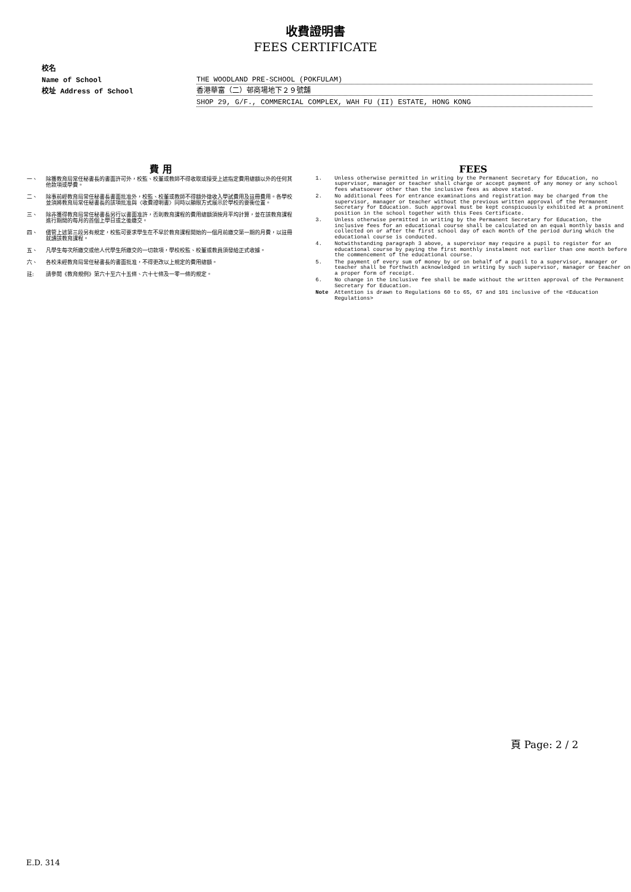收費證明書
FEES CERTIFICATE
校名
Name of School THE WOODLAND PRE-SCHOOL (POKFULAM)
校址 Address of School 香港華富（二）邨商場地下２９號舖
SHOP 29, G/F., COMMERCIAL COMPLEX, WAH FU (II) ESTATE, HONG KONG
費 用
一、 除獲教育局常任秘書長的書面許可外，校監、校董或教師不得收取或接受上述指定費用總額以外的任何其他款項或學費。
二、 除事前經教育局常任秘書長書面批准外，校監、校董或教師不得額外徵收入學試費用及註冊費用。各學校並須將教育局常任秘書長的該項批准與〈收費證明書〉同時以顯眼方式展示於學校的要衝位置。
三、 除非獲得教育局常任秘書長另行以書面准許，否則教育課程的費用總額須按月平均計算，並在該教育課程進行期間的每月的首個上學日或之後繳交。
四、 儘管上述第三段另有規定，校監可要求學生在不早於教育課程開始的一個月前繳交第一期的月費，以註冊就讀該教育課程。
五、 凡學生每次所繳交或他人代學生所繳交的一切款項，學校校監、校董或教員須發給正式收據。
六、 各校未經教育局常任秘書長的書面批准，不得更改以上規定的費用總額。
註: 請參閱《教育規例》第六十至六十五條、六十七條及一零一條的規定。
FEES
1. Unless otherwise permitted in writing by the Permanent Secretary for Education, no supervisor, manager or teacher shall charge or accept payment of any money or any school fees whatsoever other than the inclusive fees as above stated.
2. No additional fees for entrance examinations and registration may be charged from the supervisor, manager or teacher without the previous written approval of the Permanent Secretary for Education. Such approval must be kept conspicuously exhibited at a prominent position in the school together with this Fees Certificate.
3. Unless otherwise permitted in writing by the Permanent Secretary for Education, the inclusive fees for an educational course shall be calculated on an equal monthly basis and collected on or after the first school day of each month of the period during which the educational course is conducted.
4. Notwithstanding paragraph 3 above, a supervisor may require a pupil to register for an educational course by paying the first monthly instalment not earlier than one month before the commencement of the educational course.
5. The payment of every sum of money by or on behalf of a pupil to a supervisor, manager or teacher shall be forthwith acknowledged in writing by such supervisor, manager or teacher on a proper form of receipt.
6. No change in the inclusive fee shall be made without the written approval of the Permanent Secretary for Education.
Note Attention is drawn to Regulations 60 to 65, 67 and 101 inclusive of the <Education Regulations>
頁 Page: 2 / 2
E.D. 314